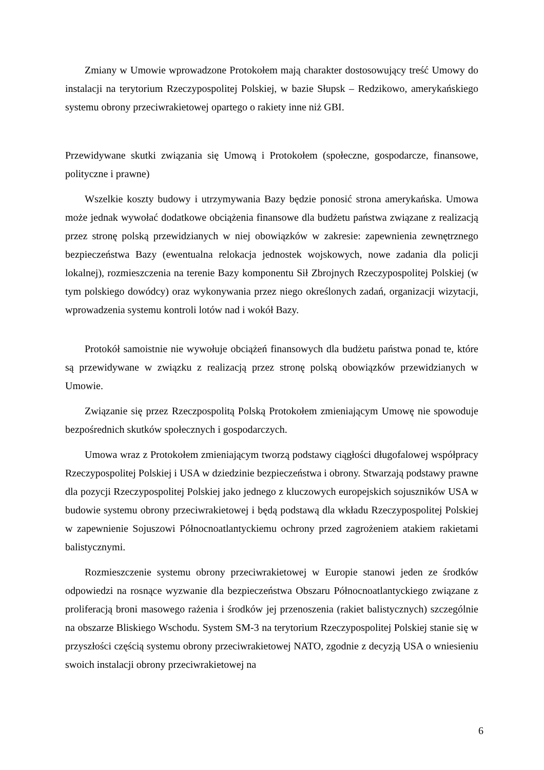Zmiany w Umowie wprowadzone Protokołem mają charakter dostosowujący treść Umowy do instalacji na terytorium Rzeczypospolitej Polskiej, w bazie Słupsk – Redzikowo, amerykańskiego systemu obrony przeciwrakietowej opartego o rakiety inne niż GBI.
Przewidywane skutki związania się Umową i Protokołem (społeczne, gospodarcze, finansowe, polityczne i prawne)
Wszelkie koszty budowy i utrzymywania Bazy będzie ponosić strona amerykańska. Umowa może jednak wywołać dodatkowe obciążenia finansowe dla budżetu państwa związane z realizacją przez stronę polską przewidzianych w niej obowiązków w zakresie: zapewnienia zewnętrznego bezpieczeństwa Bazy (ewentualna relokacja jednostek wojskowych, nowe zadania dla policji lokalnej), rozmieszczenia na terenie Bazy komponentu Sił Zbrojnych Rzeczypospolitej Polskiej (w tym polskiego dowódcy) oraz wykonywania przez niego określonych zadań, organizacji wizytacji, wprowadzenia systemu kontroli lotów nad i wokół Bazy.
Protokół samoistnie nie wywołuje obciążeń finansowych dla budżetu państwa ponad te, które są przewidywane w związku z realizacją przez stronę polską obowiązków przewidzianych w Umowie.
Związanie się przez Rzeczpospolitą Polską Protokołem zmieniającym Umowę nie spowoduje bezpośrednich skutków społecznych i gospodarczych.
Umowa wraz z Protokołem zmieniającym tworzą podstawy ciągłości długofalowej współpracy Rzeczypospolitej Polskiej i USA w dziedzinie bezpieczeństwa i obrony. Stwarzają podstawy prawne dla pozycji Rzeczypospolitej Polskiej jako jednego z kluczowych europejskich sojuszników USA w budowie systemu obrony przeciwrakietowej i będą podstawą dla wkładu Rzeczypospolitej Polskiej w zapewnienie Sojuszowi Północnoatlantyckiemu ochrony przed zagrożeniem atakiem rakietami balistycznymi.
Rozmieszczenie systemu obrony przeciwrakietowej w Europie stanowi jeden ze środków odpowiedzi na rosnące wyzwanie dla bezpieczeństwa Obszaru Północnoatlantyckiego związane z proliferacją broni masowego rażenia i środków jej przenoszenia (rakiet balistycznych) szczególnie na obszarze Bliskiego Wschodu. System SM-3 na terytorium Rzeczypospolitej Polskiej stanie się w przyszłości częścią systemu obrony przeciwrakietowej NATO, zgodnie z decyzją USA o wniesieniu swoich instalacji obrony przeciwrakietowej na
6